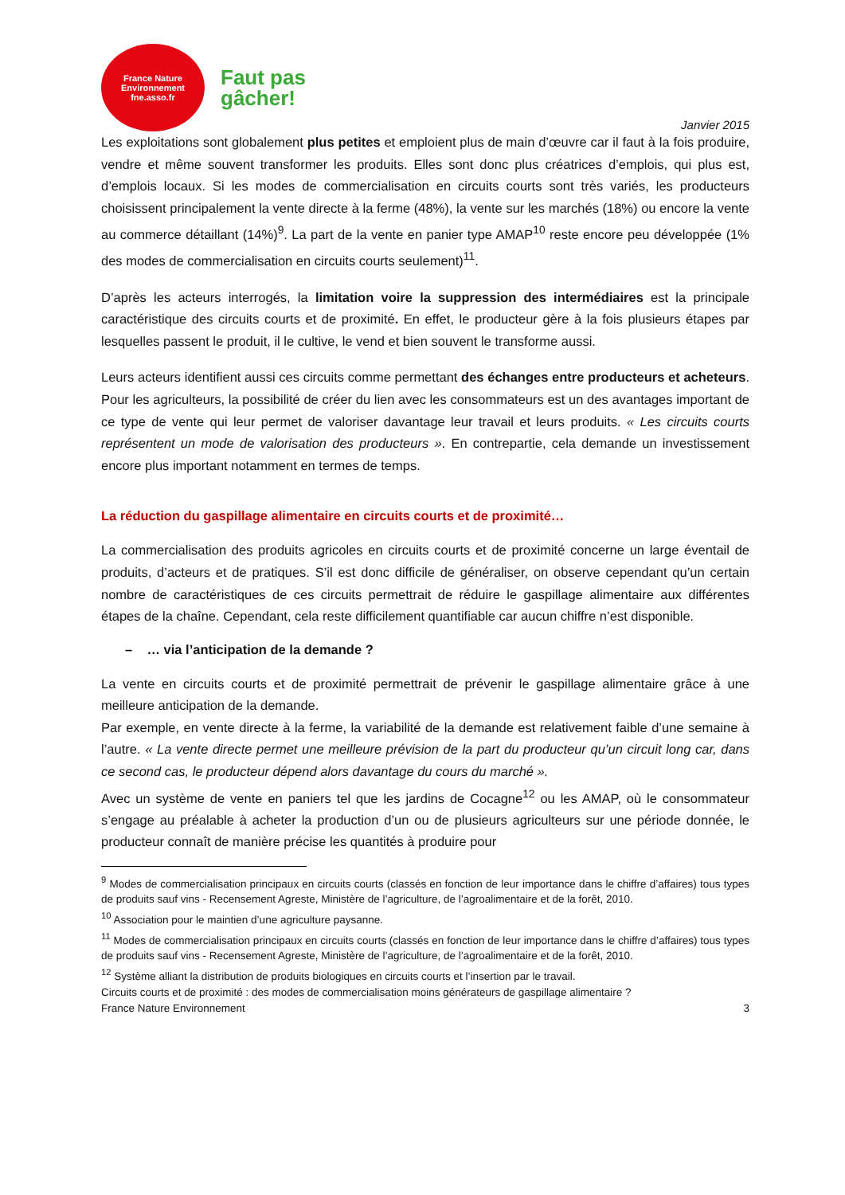France Nature
Environnement
fne.asso.fr
Faut pas
gâcher!
Janvier 2015
Les exploitations sont globalement plus petites et emploient plus de main d’œuvre car il faut à la fois produire, vendre et même souvent transformer les produits. Elles sont donc plus créatrices d’emplois, qui plus est, d’emplois locaux. Si les modes de commercialisation en circuits courts sont très variés, les producteurs choisissent principalement la vente directe à la ferme (48%), la vente sur les marchés (18%) ou encore la vente au commerce détaillant (14%)<sup>9</sup>. La part de la vente en panier type AMAP<sup>10</sup> reste encore peu développée (1% des modes de commercialisation en circuits courts seulement)<sup>11</sup>.
D’après les acteurs interrogés, la limitation voire la suppression des intermédiaires est la principale caractéristique des circuits courts et de proximité. En effet, le producteur gère à la fois plusieurs étapes par lesquelles passent le produit, il le cultive, le vend et bien souvent le transforme aussi.
Leurs acteurs identifient aussi ces circuits comme permettant des échanges entre producteurs et acheteurs. Pour les agriculteurs, la possibilité de créer du lien avec les consommateurs est un des avantages important de ce type de vente qui leur permet de valoriser davantage leur travail et leurs produits. « Les circuits courts représentent un mode de valorisation des producteurs ». En contrepartie, cela demande un investissement encore plus important notamment en termes de temps.
La réduction du gaspillage alimentaire en circuits courts et de proximité…
La commercialisation des produits agricoles en circuits courts et de proximité concerne un large éventail de produits, d’acteurs et de pratiques. S’il est donc difficile de généraliser, on observe cependant qu’un certain nombre de caractéristiques de ces circuits permettrait de réduire le gaspillage alimentaire aux différentes étapes de la chaîne. Cependant, cela reste difficilement quantifiable car aucun chiffre n’est disponible.
– … via l’anticipation de la demande ?
La vente en circuits courts et de proximité permettrait de prévenir le gaspillage alimentaire grâce à une meilleure anticipation de la demande.
Par exemple, en vente directe à la ferme, la variabilité de la demande est relativement faible d’une semaine à l’autre. « La vente directe permet une meilleure prévision de la part du producteur qu’un circuit long car, dans ce second cas, le producteur dépend alors davantage du cours du marché ».
Avec un système de vente en paniers tel que les jardins de Cocagne<sup>12</sup> ou les AMAP, où le consommateur s’engage au préalable à acheter la production d’un ou de plusieurs agriculteurs sur une période donnée, le producteur connaît de manière précise les quantités à produire pour
<sup>9</sup> Modes de commercialisation principaux en circuits courts (classés en fonction de leur importance dans le chiffre d’affaires) tous types de produits sauf vins - Recensement Agreste, Ministère de l’agriculture, de l’agroalimentaire et de la forêt, 2010.
<sup>10</sup> Association pour le maintien d’une agriculture paysanne.
<sup>11</sup> Modes de commercialisation principaux en circuits courts (classés en fonction de leur importance dans le chiffre d’affaires) tous types de produits sauf vins - Recensement Agreste, Ministère de l’agriculture, de l’agroalimentaire et de la forêt, 2010.
<sup>12</sup> Système alliant la distribution de produits biologiques en circuits courts et l’insertion par le travail.
Circuits courts et de proximité : des modes de commercialisation moins générateurs de gaspillage alimentaire ?
France Nature Environnement 3